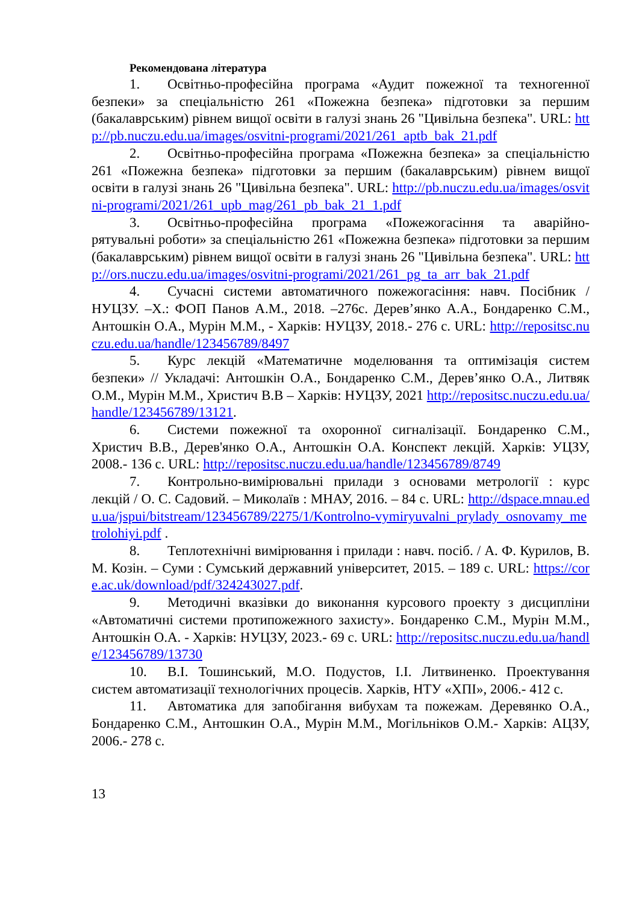Рекомендована література
1. Освітньо-професійна програма «Аудит пожежної та техногенної безпеки» за спеціальністю 261 «Пожежна безпека» підготовки за першим (бакалаврським) рівнем вищої освіти в галузі знань 26 "Цивільна безпека". URL: http://pb.nuczu.edu.ua/images/osvitni-programi/2021/261_aptb_bak_21.pdf
2. Освітньо-професійна програма «Пожежна безпека» за спеціальністю 261 «Пожежна безпека» підготовки за першим (бакалаврським) рівнем вищої освіти в галузі знань 26 "Цивільна безпека". URL: http://pb.nuczu.edu.ua/images/osvitni-programi/2021/261_upb_mag/261_pb_bak_21_1.pdf
3. Освітньо-професійна програма «Пожежогасіння та аварійно-рятувальні роботи» за спеціальністю 261 «Пожежна безпека» підготовки за першим (бакалаврським) рівнем вищої освіти в галузі знань 26 "Цивільна безпека". URL: http://ors.nuczu.edu.ua/images/osvitni-programi/2021/261_pg_ta_arr_bak_21.pdf
4. Сучасні системи автоматичного пожежогасіння: навч. Посібник / НУЦЗУ. –Х.: ФОП Панов А.М., 2018. –276с. Дерев’янко А.А., Бондаренко С.М., Антошкін О.А., Мурін М.М., - Харків: НУЦЗУ, 2018.- 276 с. URL: http://repositsc.nuczu.edu.ua/handle/123456789/8497
5. Курс лекцій «Математичне моделювання та оптимізація систем безпеки» // Укладачі: Антошкін О.А., Бондаренко С.М., Дерев’янко О.А., Литвяк О.М., Мурін М.М., Христич В.В – Харків: НУЦЗУ, 2021 http://repositsc.nuczu.edu.ua/handle/123456789/13121.
6. Системи пожежної та охоронної сигналізації. Бондаренко С.М., Христич В.В., Дерев'янко О.А., Антошкін О.А. Конспект лекцій. Харків: УЦЗУ, 2008.- 136 с. URL: http://repositsc.nuczu.edu.ua/handle/123456789/8749
7. Контрольно-вимірювальні прилади з основами метрології : курс лекцій / О. С. Садовий. – Миколаїв : МНАУ, 2016. – 84 с. URL: http://dspace.mnau.edu.ua/jspui/bitstream/123456789/2275/1/Kontrolno-vymiryuvalni_prylady_osnovamy_metrolohiyi.pdf .
8. Теплотехнічні вимірювання і прилади : навч. посіб. / А. Ф. Курилов, В. М. Козін. – Суми : Сумський державний університет, 2015. – 189 с. URL: https://core.ac.uk/download/pdf/324243027.pdf.
9. Методичні вказівки до виконання курсового проекту з дисципліни «Автоматичні системи протипожежного захисту». Бондаренко С.М., Мурін М.М., Антошкін О.А. - Харків: НУЦЗУ, 2023.- 69 с. URL: http://repositsc.nuczu.edu.ua/handle/123456789/13730
10. В.І. Тошинський, М.О. Подустов, І.І. Литвиненко. Проектування систем автоматизації технологічних процесів. Харків, НТУ «ХПІ», 2006.- 412 с.
11. Автоматика для запобігання вибухам та пожежам. Деревянко О.А., Бондаренко С.М., Антошкин О.А., Мурін М.М., Могільніков О.М.- Харків: АЦЗУ, 2006.- 278 с.
13